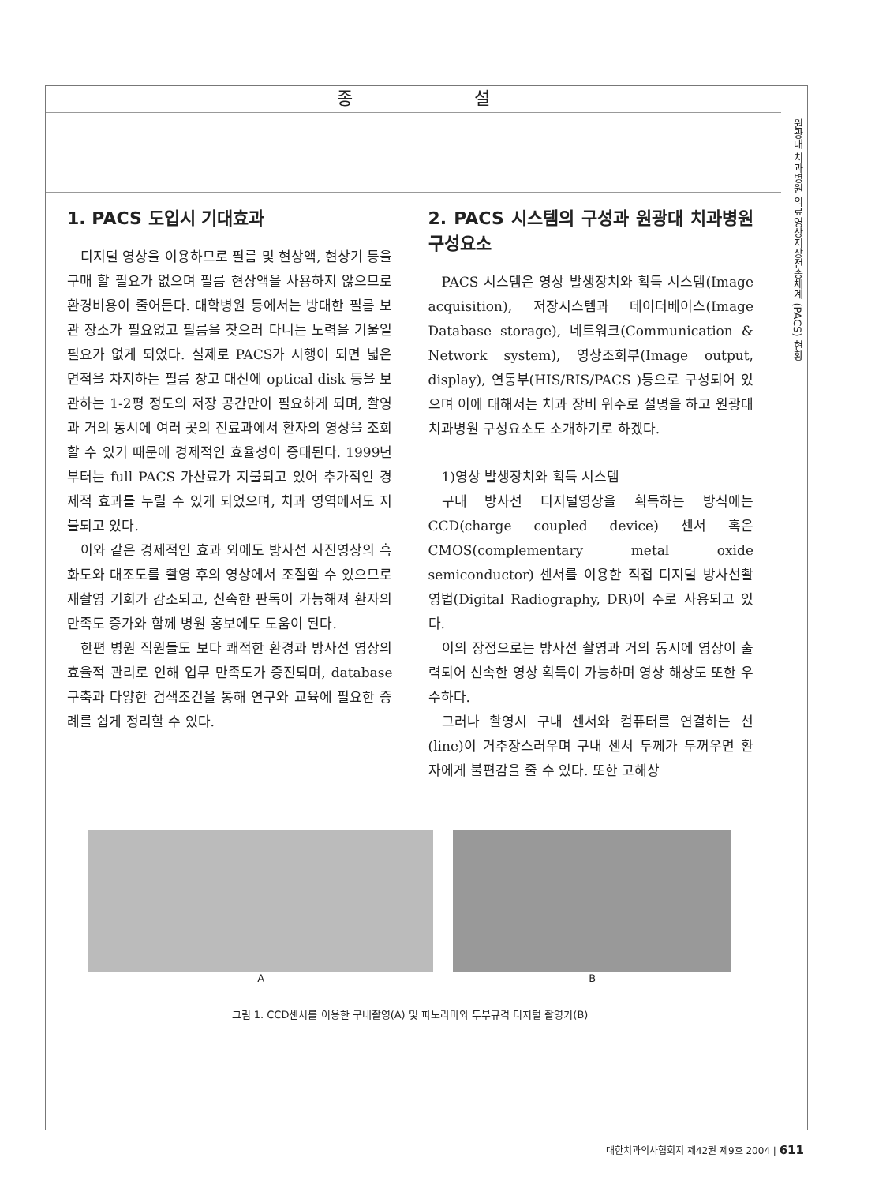종 설
원광대 치과병원 의료영상저장전송체계 (PACS) 현황
1. PACS 도입시 기대효과
디지털 영상을 이용하므로 필름 및 현상액, 현상기 등을 구매 할 필요가 없으며 필름 현상액을 사용하지 않으므로 환경비용이 줄어든다. 대학병원 등에서는 방대한 필름 보관 장소가 필요없고 필름을 찾으러 다니는 노력을 기울일 필요가 없게 되었다. 실제로 PACS가 시행이 되면 넓은 면적을 차지하는 필름 창고 대신에 optical disk 등을 보관하는 1-2평 정도의 저장 공간만이 필요하게 되며, 촬영과 거의 동시에 여러 곳의 진료과에서 환자의 영상을 조회할 수 있기 때문에 경제적인 효율성이 증대된다. 1999년부터는 full PACS 가산료가 지불되고 있어 추가적인 경제적 효과를 누릴 수 있게 되었으며, 치과 영역에서도 지불되고 있다.
이와 같은 경제적인 효과 외에도 방사선 사진영상의 흑화도와 대조도를 촬영 후의 영상에서 조절할 수 있으므로 재촬영 기회가 감소되고, 신속한 판독이 가능해져 환자의 만족도 증가와 함께 병원 홍보에도 도움이 된다.
한편 병원 직원들도 보다 쾌적한 환경과 방사선 영상의 효율적 관리로 인해 업무 만족도가 증진되며, database 구축과 다양한 검색조건을 통해 연구와 교육에 필요한 증례를 쉽게 정리할 수 있다.
2. PACS 시스템의 구성과 원광대 치과병원 구성요소
PACS 시스템은 영상 발생장치와 획득 시스템(Image acquisition), 저장시스템과 데이터베이스(Image Database storage), 네트워크(Communication & Network system), 영상조회부(Image output, display), 연동부(HIS/RIS/PACS )등으로 구성되어 있으며 이에 대해서는 치과 장비 위주로 설명을 하고 원광대 치과병원 구성요소도 소개하기로 하겠다.
1)영상 발생장치와 획득 시스템
구내 방사선 디지털영상을 획득하는 방식에는 CCD(charge coupled device) 센서 혹은 CMOS(complementary metal oxide semiconductor) 센서를 이용한 직접 디지털 방사선촬영법(Digital Radiography, DR)이 주로 사용되고 있다.
이의 장점으로는 방사선 촬영과 거의 동시에 영상이 출력되어 신속한 영상 획득이 가능하며 영상 해상도 또한 우수하다.
그러나 촬영시 구내 센서와 컴퓨터를 연결하는 선(line)이 거추장스러우며 구내 센서 두께가 두꺼우면 환자에게 불편감을 줄 수 있다. 또한 고해상
A B
그림 1. CCD센서를 이용한 구내촬영(A) 및 파노라마와 두부규격 디지털 촬영기(B)
대한치과의사협회지 제42권 제9호 2004 | 611